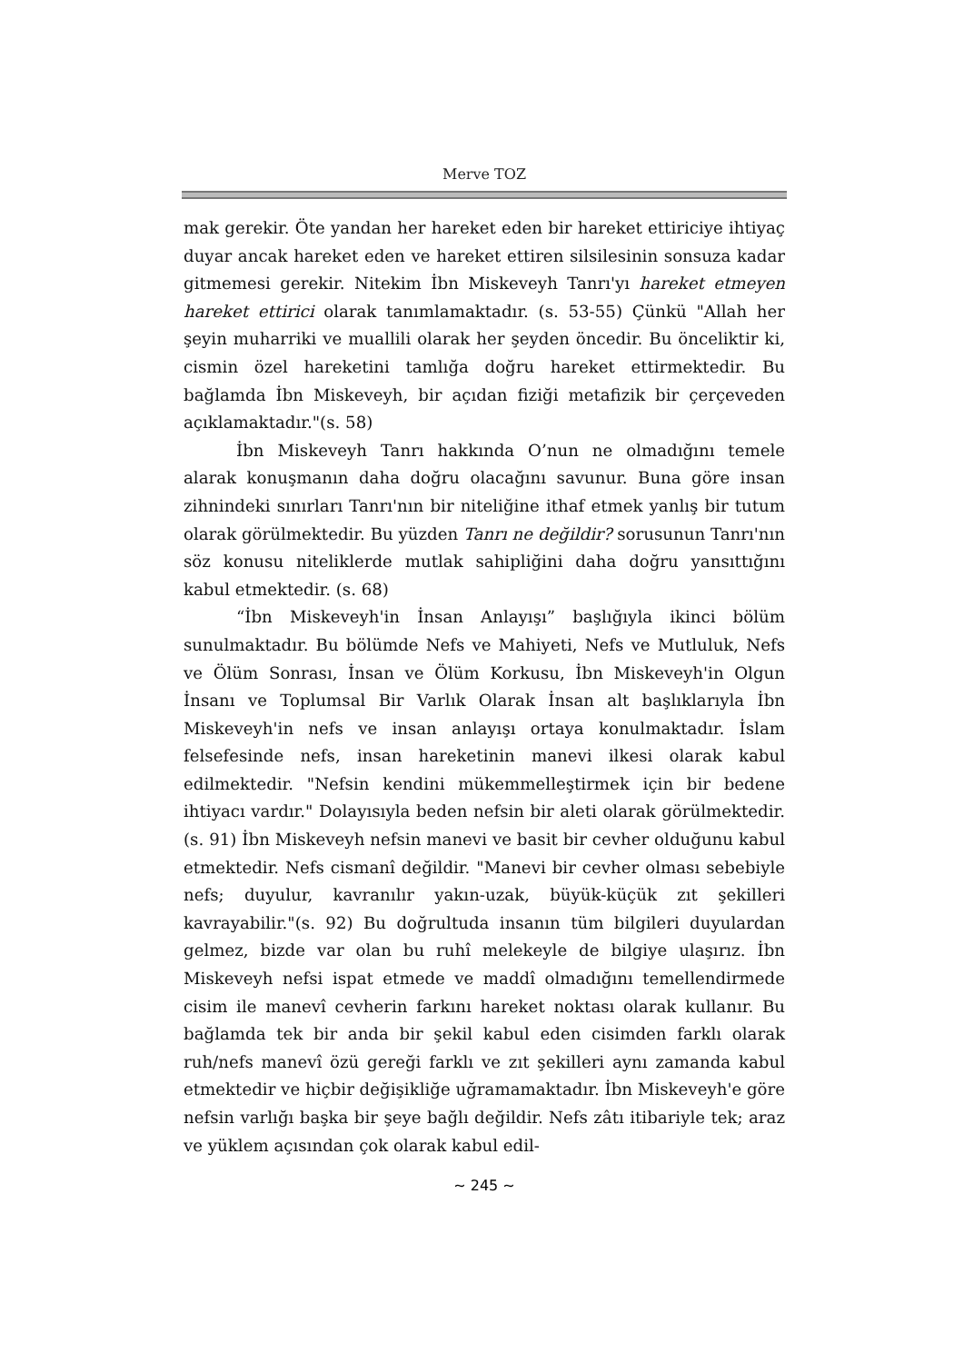Merve TOZ
mak gerekir. Öte yandan her hareket eden bir hareket ettiriciye ihtiyaç duyar ancak hareket eden ve hareket ettiren silsilesinin sonsuza kadar gitmemesi gerekir. Nitekim İbn Miskeveyh Tanrı'yı hareket etmeyen hareket ettirici olarak tanımlamaktadır. (s. 53-55) Çünkü "Allah her şeyin muharriki ve muallili olarak her şeyden öncedir. Bu önceliktir ki, cismin özel hareketini tamlığa doğru hareket ettirmektedir. Bu bağlamda İbn Miskeveyh, bir açıdan fiziği metafizik bir çerçeveden açıklamaktadır."(s. 58)
İbn Miskeveyh Tanrı hakkında O’nun ne olmadığını temele alarak konuşmanın daha doğru olacağını savunur. Buna göre insan zihnindeki sınırları Tanrı'nın bir niteliğine ithaf etmek yanlış bir tutum olarak görülmektedir. Bu yüzden Tanrı ne değildir? sorusunun Tanrı'nın söz konusu niteliklerde mutlak sahipliğini daha doğru yansıttığını kabul etmektedir. (s. 68)
“İbn Miskeveyh'in İnsan Anlayışı” başlığıyla ikinci bölüm sunulmaktadır. Bu bölümde Nefs ve Mahiyeti, Nefs ve Mutluluk, Nefs ve Ölüm Sonrası, İnsan ve Ölüm Korkusu, İbn Miskeveyh'in Olgun İnsanı ve Toplumsal Bir Varlık Olarak İnsan alt başlıklarıyla İbn Miskeveyh'in nefs ve insan anlayışı ortaya konulmaktadır. İslam felsefesinde nefs, insan hareketinin manevi ilkesi olarak kabul edilmektedir. "Nefsin kendini mükemmelleştirmek için bir bedene ihtiyacı vardır." Dolayısıyla beden nefsin bir aleti olarak görülmektedir. (s. 91) İbn Miskeveyh nefsin manevi ve basit bir cevher olduğunu kabul etmektedir. Nefs cismanî değildir. "Manevi bir cevher olması sebebiyle nefs; duyulur, kavranılır yakın-uzak, büyük-küçük zıt şekilleri kavrayabilir."(s. 92) Bu doğrultuda insanın tüm bilgileri duyulardan gelmez, bizde var olan bu ruhî melekeyle de bilgiye ulaşırız. İbn Miskeveyh nefsi ispat etmede ve maddî olmadığını temellendirmede cisim ile manevî cevherin farkını hareket noktası olarak kullanır. Bu bağlamda tek bir anda bir şekil kabul eden cisimden farklı olarak ruh/nefs manevî özü gereği farklı ve zıt şekilleri aynı zamanda kabul etmektedir ve hiçbir değişikliğe uğramamaktadır. İbn Miskeveyh'e göre nefsin varlığı başka bir şeye bağlı değildir. Nefs zâtı itibariyle tek; araz ve yüklem açısından çok olarak kabul edil-
~ 245 ~